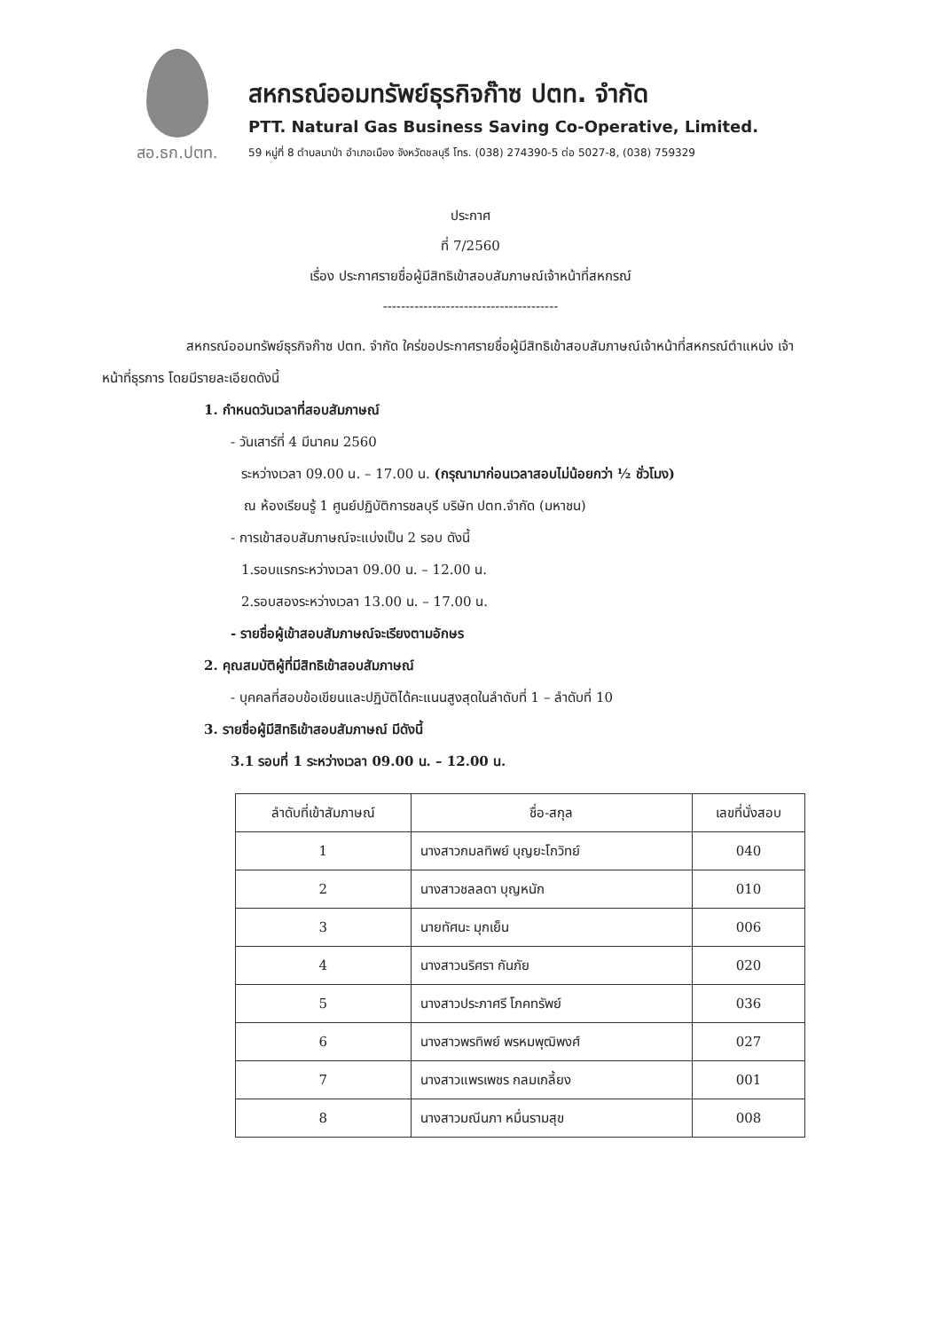สอ.ธก.ปตท.
สหกรณ์ออมทรัพย์ธุรกิจก๊าซ ปตท. จำกัด
PTT. Natural Gas Business Saving Co-Operative, Limited.
59 หมู่ที่ 8 ตำบลนาป่า อำเภอเมือง จังหวัดชลบุรี โทร. (038) 274390-5 ต่อ 5027-8, (038) 759329
ประกาศ
ที่ 7/2560
เรื่อง ประกาศรายชื่อผู้มีสิทธิเข้าสอบสัมภาษณ์เจ้าหน้าที่สหกรณ์
---------------------------------------
สหกรณ์ออมทรัพย์ธุรกิจก๊าซ ปตท. จำกัด ใคร่ขอประกาศรายชื่อผู้มีสิทธิเข้าสอบสัมภาษณ์เจ้าหน้าที่สหกรณ์ตำแหน่ง เจ้าหน้าที่ธุรการ โดยมีรายละเอียดดังนี้
1. กำหนดวันเวลาที่สอบสัมภาษณ์
- วันเสาร์ที่ 4 มีนาคม 2560
ระหว่างเวลา 09.00 น. – 17.00 น. (กรุณามาก่อนเวลาสอบไม่น้อยกว่า ½ ชั่วโมง)
ณ ห้องเรียนรู้ 1 ศูนย์ปฏิบัติการชลบุรี บริษัท ปตท.จำกัด (มหาชน)
- การเข้าสอบสัมภาษณ์จะแบ่งเป็น 2 รอบ ดังนี้
1.รอบแรกระหว่างเวลา 09.00 น. – 12.00 น.
2.รอบสองระหว่างเวลา 13.00 น. – 17.00 น.
- รายชื่อผู้เข้าสอบสัมภาษณ์จะเรียงตามอักษร
2. คุณสมบัติผู้ที่มีสิทธิเข้าสอบสัมภาษณ์
- บุคคลที่สอบข้อเขียนและปฏิบัติได้คะแนนสูงสุดในลำดับที่ 1 – ลำดับที่ 10
3. รายชื่อผู้มีสิทธิเข้าสอบสัมภาษณ์ มีดังนี้
3.1 รอบที่ 1 ระหว่างเวลา 09.00 น. – 12.00 น.
| ลำดับที่เข้าสัมภาษณ์ | ชื่อ-สกุล | เลขที่นั่งสอบ |
| --- | --- | --- |
| 1 | นางสาวกมลทิพย์ บุญยะโกวิทย์ | 040 |
| 2 | นางสาวชลลดา บุญหนัก | 010 |
| 3 | นายทัศนะ มุกเย็น | 006 |
| 4 | นางสาวนริศรา กันภัย | 020 |
| 5 | นางสาวประภาศรี โภคทรัพย์ | 036 |
| 6 | นางสาวพรทิพย์ พรหมพุฒิพงศ์ | 027 |
| 7 | นางสาวแพรเพชร กลมเกลี้ยง | 001 |
| 8 | นางสาวมณีนภา หมื่นรามสุข | 008 |